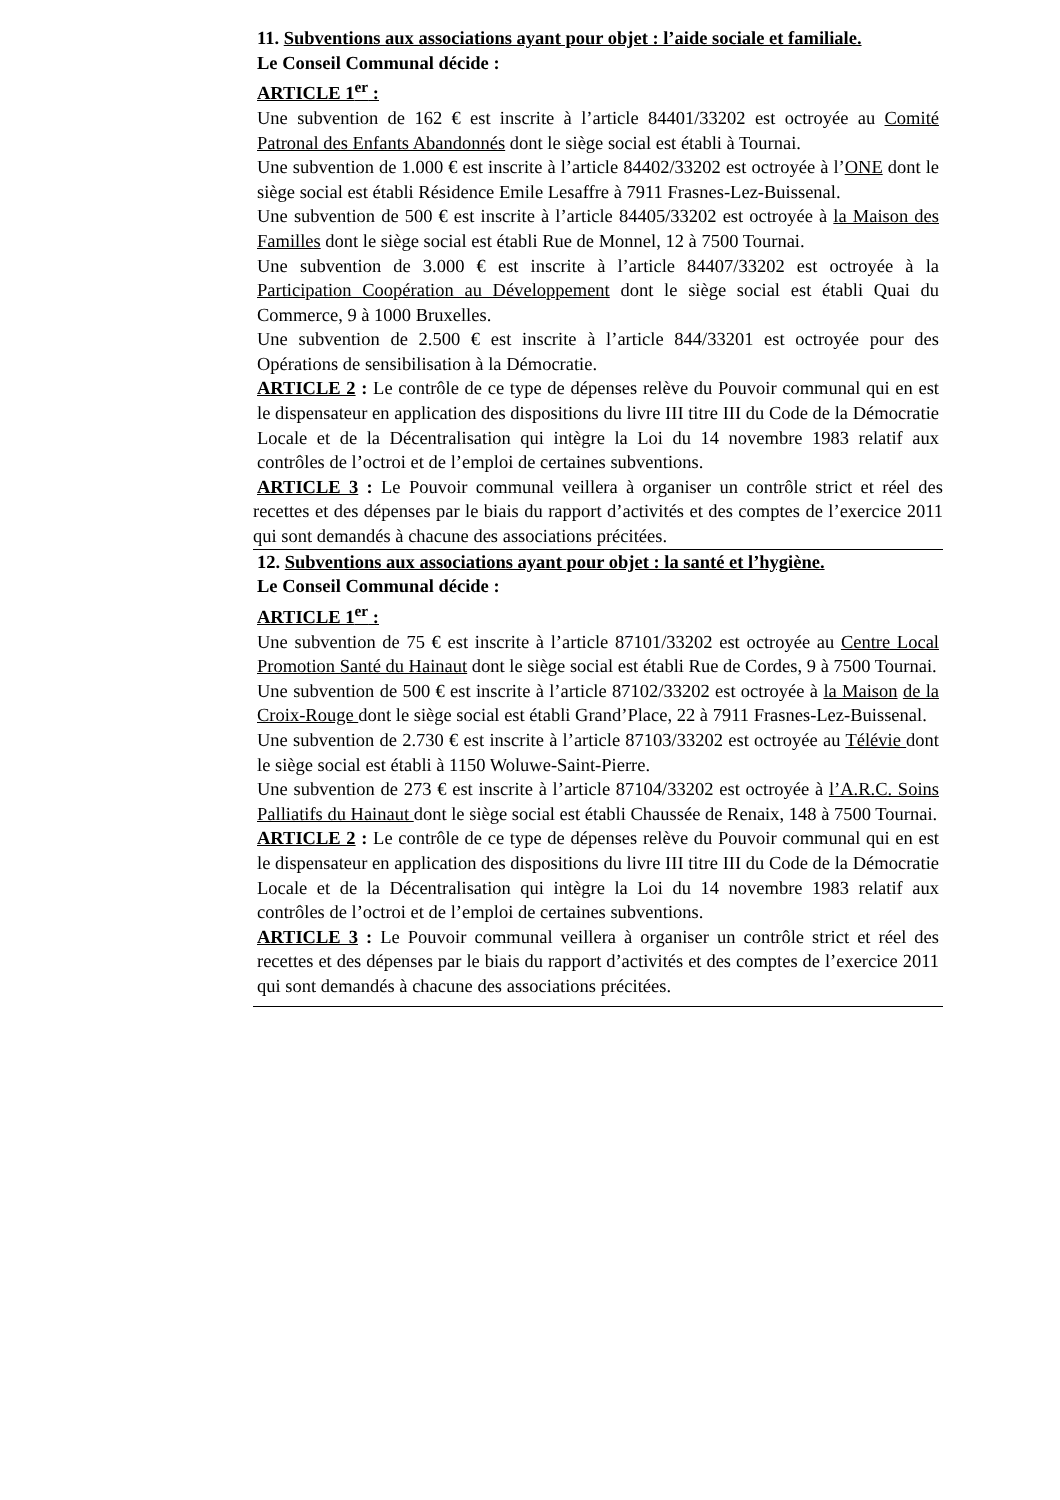11. Subventions aux associations ayant pour objet : l’aide sociale et familiale.
Le Conseil Communal décide :
ARTICLE 1<sup>er</sup> :
Une subvention de 162 € est inscrite à l’article 84401/33202 est octroyée au Comité Patronal des Enfants Abandonnés dont le siège social est établi à Tournai.
Une subvention de 1.000 € est inscrite à l’article 84402/33202 est octroyée à l’ONE dont le siège social est établi Résidence Emile Lesaffre à 7911 Frasnes-Lez-Buissenal.
Une subvention de 500 € est inscrite à l’article 84405/33202 est octroyée à la Maison des Familles dont le siège social est établi Rue de Monnel, 12 à 7500 Tournai.
Une subvention de 3.000 € est inscrite à l’article 84407/33202 est octroyée à la Participation Coopération au Développement dont le siège social est établi Quai du Commerce, 9 à 1000 Bruxelles.
Une subvention de 2.500 € est inscrite à l’article 844/33201 est octroyée pour des Opérations de sensibilisation à la Démocratie.
ARTICLE 2 : Le contrôle de ce type de dépenses relève du Pouvoir communal qui en est le dispensateur en application des dispositions du livre III titre III du Code de la Démocratie Locale et de la Décentralisation qui intègre la Loi du 14 novembre 1983 relatif aux contrôles de l’octroi et de l’emploi de certaines subventions.
ARTICLE 3 : Le Pouvoir communal veillera à organiser un contrôle strict et réel des recettes et des dépenses par le biais du rapport d’activités et des comptes de l’exercice 2011 qui sont demandés à chacune des associations précitées.
12. Subventions aux associations ayant pour objet : la santé et l’hygiène.
Le Conseil Communal décide :
ARTICLE 1<sup>er</sup> :
Une subvention de 75 € est inscrite à l’article 87101/33202 est octroyée au Centre Local Promotion Santé du Hainaut dont le siège social est établi Rue de Cordes, 9 à 7500 Tournai.
Une subvention de 500 € est inscrite à l’article 87102/33202 est octroyée à la Maison de la Croix-Rouge dont le siège social est établi Grand’Place, 22 à 7911 Frasnes-Lez-Buissenal.
Une subvention de 2.730 € est inscrite à l’article 87103/33202 est octroyée au Télévie dont le siège social est établi à 1150 Woluwe-Saint-Pierre.
Une subvention de 273 € est inscrite à l’article 87104/33202 est octroyée à l’A.R.C. Soins Palliatifs du Hainaut dont le siège social est établi Chaussée de Renaix, 148 à 7500 Tournai.
ARTICLE 2 : Le contrôle de ce type de dépenses relève du Pouvoir communal qui en est le dispensateur en application des dispositions du livre III titre III du Code de la Démocratie Locale et de la Décentralisation qui intègre la Loi du 14 novembre 1983 relatif aux contrôles de l’octroi et de l’emploi de certaines subventions.
ARTICLE 3 : Le Pouvoir communal veillera à organiser un contrôle strict et réel des recettes et des dépenses par le biais du rapport d’activités et des comptes de l’exercice 2011 qui sont demandés à chacune des associations précitées.